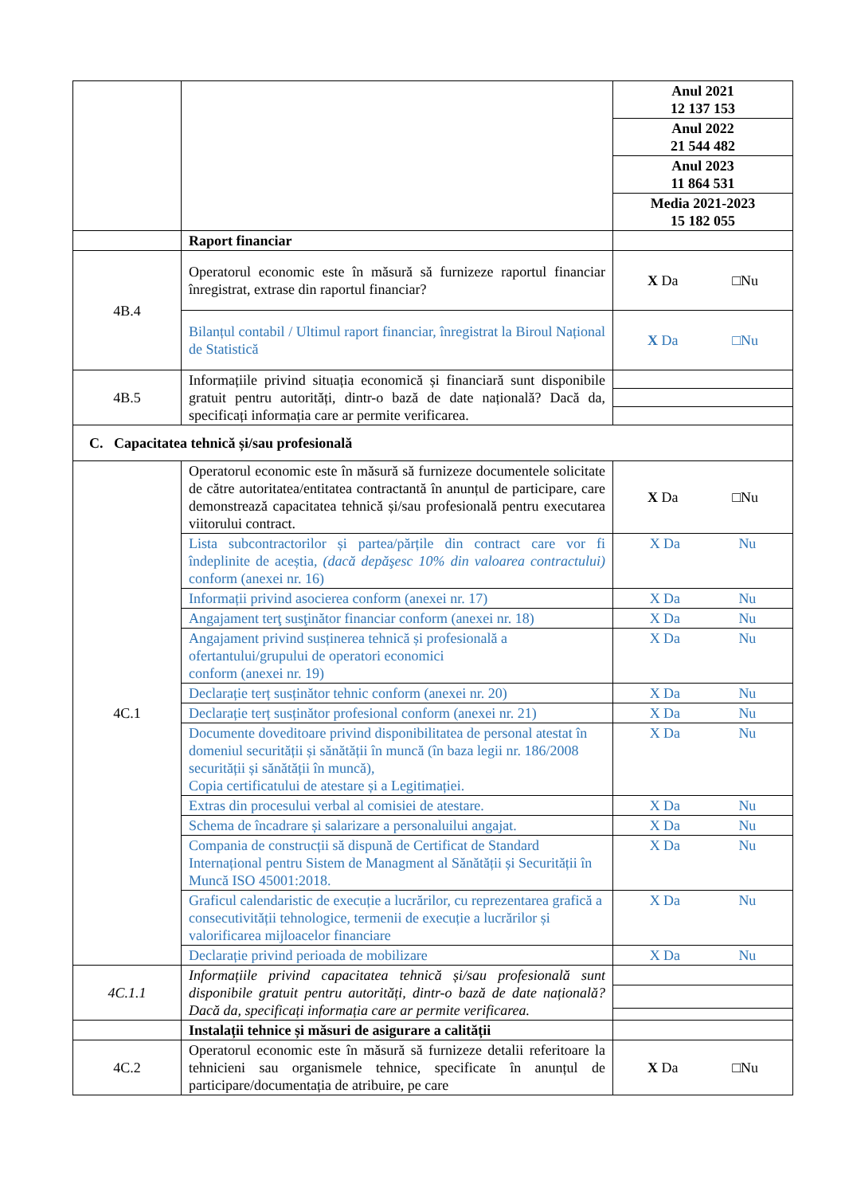| | | Anul 2021 12 137 153 |
| | | Anul 2022 21 544 482 |
| | | Anul 2023 11 864 531 |
| | | Media 2021-2023 15 182 055 |
| | Raport financiar | |
| 4B.4 | Operatorul economic este în măsură să furnizeze raportul financiar înregistrat, extrase din raportul financiar? | X Da □Nu |
| | Bilanțul contabil / Ultimul raport financiar, înregistrat la Biroul Național de Statistică | X Da □Nu |
| 4B.5 | Informațiile privind situația economică și financiară sunt disponibile gratuit pentru autorități, dintr-o bază de date națională? Dacă da, specificați informația care ar permite verificarea. | |
| C. Capacitatea tehnică și/sau profesională | | |
| 4C.1 | Operatorul economic este în măsură să furnizeze documentele solicitate de către autoritatea/entitatea contractantă în anunțul de participare, care demonstrează capacitatea tehnică și/sau profesională pentru executarea viitorului contract. | X Da □Nu |
| | Lista subcontractorilor și partea/părțile din contract care vor fi îndeplinite de aceștia, (dacă depăşesc 10% din valoarea contractului) conform (anexei nr. 16) | X Da Nu |
| | Informații privind asocierea conform (anexei nr. 17) | X Da Nu |
| | Angajament terţ susţinător financiar conform (anexei nr. 18) | X Da Nu |
| | Angajament privind susținerea tehnică și profesională a ofertantului/grupului de operatori economici conform (anexei nr. 19) | X Da Nu |
| | Declarație terț susținător tehnic conform (anexei nr. 20) | X Da Nu |
| | Declarație terț susținător profesional conform (anexei nr. 21) | X Da Nu |
| | Documente doveditoare privind disponibilitatea de personal atestat în domeniul securității și sănătății în muncă (în baza legii nr. 186/2008 securității și sănătății în muncă), Copia certificatului de atestare și a Legitimației. | X Da Nu |
| | Extras din procesului verbal al comisiei de atestare. | X Da Nu |
| | Schema de încadrare și salarizare a personaluilui angajat. | X Da Nu |
| | Compania de construcții să dispună de Certificat de Standard Internațional pentru Sistem de Managment al Sănătății și Securității în Muncă ISO 45001:2018. | X Da Nu |
| | Graficul calendaristic de execuție a lucrărilor, cu reprezentarea grafică a consecutivității tehnologice, termenii de execuție a lucrărilor și valorificarea mijloacelor financiare | X Da Nu |
| | Declarație privind perioada de mobilizare | X Da Nu |
| 4C.1.1 | Informațiile privind capacitatea tehnică și/sau profesională sunt disponibile gratuit pentru autorități, dintr-o bază de date națională? Dacă da, specificați informația care ar permite verificarea. | |
| | Instalații tehnice și măsuri de asigurare a calității | |
| 4C.2 | Operatorul economic este în măsură să furnizeze detalii referitoare la tehnicieni sau organismele tehnice, specificate în anunțul de participare/documentația de atribuire, pe care | X Da □Nu |